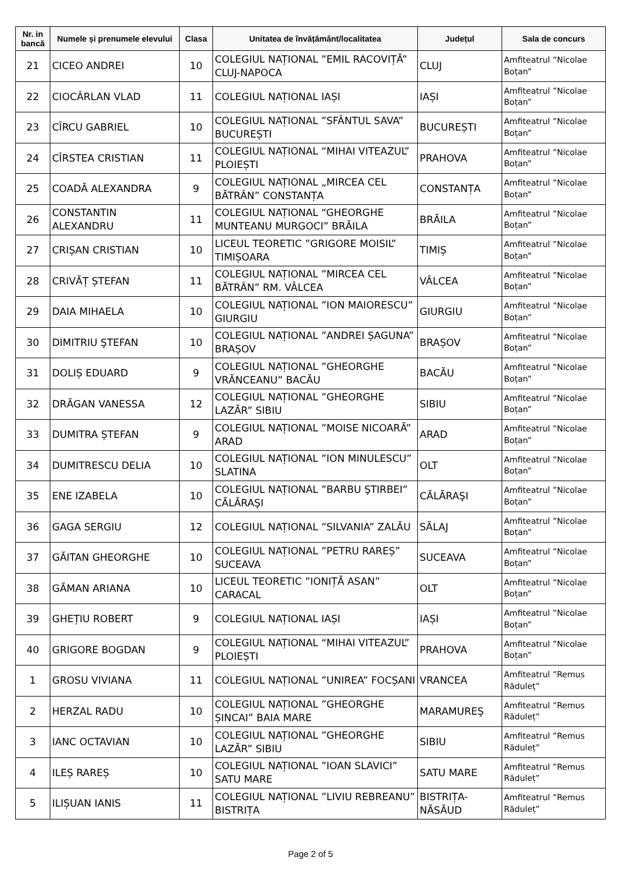| Nr. in bancă | Numele și prenumele elevului | Clasa | Unitatea de învățământ/localitatea | Județul | Sala de concurs |
| --- | --- | --- | --- | --- | --- |
| 21 | CICEO ANDREI | 10 | COLEGIUL NAȚIONAL ”EMIL RACOVIȚĂ” CLUJ-NAPOCA | CLUJ | Amfiteatrul ”Nicolae Boțan” |
| 22 | CIOCÂRLAN VLAD | 11 | COLEGIUL NAȚIONAL IAȘI | IAȘI | Amfiteatrul ”Nicolae Boțan” |
| 23 | CÎRCU GABRIEL | 10 | COLEGIUL NAȚIONAL ”SFÂNTUL SAVA” BUCUREȘTI | BUCUREȘTI | Amfiteatrul ”Nicolae Boțan” |
| 24 | CÎRSTEA CRISTIAN | 11 | COLEGIUL NAȚIONAL “MIHAI VITEAZUL” PLOIEȘTI | PRAHOVA | Amfiteatrul ”Nicolae Boțan” |
| 25 | COADĂ ALEXANDRA | 9 | COLEGIUL NAȚIONAL „MIRCEA CEL BĂTRÂN” CONSTANȚA | CONSTANȚA | Amfiteatrul ”Nicolae Boțan” |
| 26 | CONSTANTIN ALEXANDRU | 11 | COLEGIUL NAȚIONAL “GHEORGHE MUNTEANU MURGOCI” BRĂILA | BRĂILA | Amfiteatrul ”Nicolae Boțan” |
| 27 | CRIȘAN CRISTIAN | 10 | LICEUL TEORETIC ”GRIGORE MOISIL” TIMIȘOARA | TIMIȘ | Amfiteatrul ”Nicolae Boțan” |
| 28 | CRIVĂȚ ȘTEFAN | 11 | COLEGIUL NAȚIONAL ”MIRCEA CEL BĂTRÂN” RM. VÂLCEA | VÂLCEA | Amfiteatrul ”Nicolae Boțan” |
| 29 | DAIA MIHAELA | 10 | COLEGIUL NAȚIONAL ”ION MAIORESCU” GIURGIU | GIURGIU | Amfiteatrul ”Nicolae Boțan” |
| 30 | DIMITRIU ŞTEFAN | 10 | COLEGIUL NAȚIONAL ”ANDREI ȘAGUNA” BRAȘOV | BRAȘOV | Amfiteatrul ”Nicolae Boțan” |
| 31 | DOLIȘ EDUARD | 9 | COLEGIUL NAȚIONAL ”GHEORGHE VRĂNCEANU” BACĂU | BACĂU | Amfiteatrul ”Nicolae Boțan” |
| 32 | DRĂGAN VANESSA | 12 | COLEGIUL NAȚIONAL ”GHEORGHE LAZĂR” SIBIU | SIBIU | Amfiteatrul ”Nicolae Boțan” |
| 33 | DUMITRA ȘTEFAN | 9 | COLEGIUL NAȚIONAL ”MOISE NICOARĂ” ARAD | ARAD | Amfiteatrul ”Nicolae Boțan” |
| 34 | DUMITRESCU DELIA | 10 | COLEGIUL NAȚIONAL ”ION MINULESCU” SLATINA | OLT | Amfiteatrul ”Nicolae Boțan” |
| 35 | ENE IZABELA | 10 | COLEGIUL NAȚIONAL ”BARBU ŞTIRBEI” CĂLĂRAŞI | CĂLĂRAŞI | Amfiteatrul ”Nicolae Boțan” |
| 36 | GAGA SERGIU | 12 | COLEGIUL NAȚIONAL ”SILVANIA” ZALĂU | SĂLAJ | Amfiteatrul ”Nicolae Boțan” |
| 37 | GĂITAN GHEORGHE | 10 | COLEGIUL NAȚIONAL ”PETRU RAREȘ” SUCEAVA | SUCEAVA | Amfiteatrul ”Nicolae Boțan” |
| 38 | GĂMAN ARIANA | 10 | LICEUL TEORETIC ”IONIȚĂ ASAN” CARACAL | OLT | Amfiteatrul ”Nicolae Boțan” |
| 39 | GHEȚIU ROBERT | 9 | COLEGIUL NAȚIONAL IAȘI | IAȘI | Amfiteatrul ”Nicolae Boțan” |
| 40 | GRIGORE BOGDAN | 9 | COLEGIUL NAȚIONAL “MIHAI VITEAZUL” PLOIEȘTI | PRAHOVA | Amfiteatrul ”Nicolae Boțan” |
| 1 | GROSU VIVIANA | 11 | COLEGIUL NAȚIONAL ”UNIREA” FOCȘANI | VRANCEA | Amfiteatrul ”Remus Răduleț” |
| 2 | HERZAL RADU | 10 | COLEGIUL NAȚIONAL ”GHEORGHE ȘINCAI” BAIA MARE | MARAMUREŞ | Amfiteatrul ”Remus Răduleț” |
| 3 | IANC OCTAVIAN | 10 | COLEGIUL NAȚIONAL ”GHEORGHE LAZĂR” SIBIU | SIBIU | Amfiteatrul ”Remus Răduleț” |
| 4 | ILEȘ RAREȘ | 10 | COLEGIUL NAȚIONAL ”IOAN SLAVICI” SATU MARE | SATU MARE | Amfiteatrul ”Remus Răduleț” |
| 5 | ILIȘUAN IANIS | 11 | COLEGIUL NAȚIONAL ”LIVIU REBREANU” BISTRIȚA | BISTRIȚA-NĂSĂUD | Amfiteatrul ”Remus Răduleț” |
Page 2 of 5